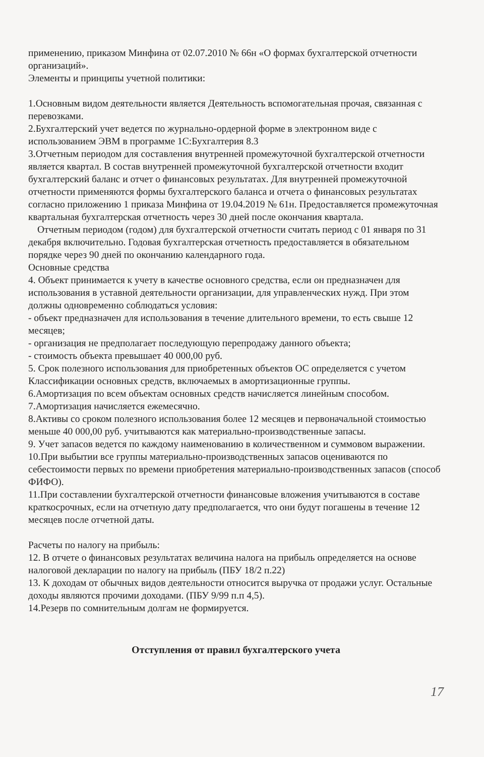применению, приказом Минфина от 02.07.2010 № 66н «О формах бухгалтерской отчетности организаций».
Элементы и принципы учетной политики:
1.Основным видом деятельности является Деятельность вспомогательная прочая, связанная с перевозками.
2.Бухгалтерский учет ведется по журнально-ордерной форме в электронном виде с использованием ЭВМ в программе 1С:Бухгалтерия 8.3
3.Отчетным периодом для составления внутренней промежуточной бухгалтерской отчетности является квартал. В состав внутренней промежуточной бухгалтерской отчетности входит бухгалтерский баланс и отчет о финансовых результатах. Для внутренней промежуточной отчетности применяются формы бухгалтерского баланса и отчета о финансовых результатах согласно приложению 1 приказа Минфина от 19.04.2019 № 61н. Предоставляется промежуточная квартальная бухгалтерская отчетность через 30 дней после окончания квартала.
Отчетным периодом (годом) для бухгалтерской отчетности считать период с 01 января по 31 декабря включительно. Годовая бухгалтерская отчетность предоставляется в обязательном порядке через 90 дней по окончанию календарного года.
Основные средства
4. Объект принимается к учету в качестве основного средства, если он предназначен для использования в уставной деятельности организации, для управленческих нужд. При этом должны одновременно соблюдаться условия:
- объект предназначен для использования в течение длительного времени, то есть свыше 12 месяцев;
- организация не предполагает последующую перепродажу данного объекта;
- стоимость объекта превышает 40 000,00 руб.
5. Срок полезного использования для приобретенных объектов ОС определяется с учетом Классификации основных средств, включаемых в амортизационные группы.
6.Амортизация по всем объектам основных средств начисляется линейным способом.
7.Амортизация начисляется ежемесячно.
8.Активы со сроком полезного использования более 12 месяцев и первоначальной стоимостью меньше 40 000,00 руб. учитываются как материально-производственные запасы.
9. Учет запасов ведется по каждому наименованию в количественном и суммовом выражении.
10.При выбытии все группы материально-производственных запасов оцениваются по себестоимости первых по времени приобретения материально-производственных запасов (способ ФИФО).
11.При составлении бухгалтерской отчетности финансовые вложения учитываются в составе краткосрочных, если на отчетную дату предполагается, что они будут погашены в течение 12 месяцев после отчетной даты.
Расчеты по налогу на прибыль:
12. В отчете о финансовых результатах величина налога на прибыль определяется на основе налоговой декларации по налогу на прибыль (ПБУ 18/2 п.22)
13. К доходам от обычных видов деятельности относится выручка от продажи услуг. Остальные доходы являются прочими доходами. (ПБУ 9/99 п.п 4,5).
14.Резерв по сомнительным долгам не формируется.
Отступления от правил бухгалтерского учета
17